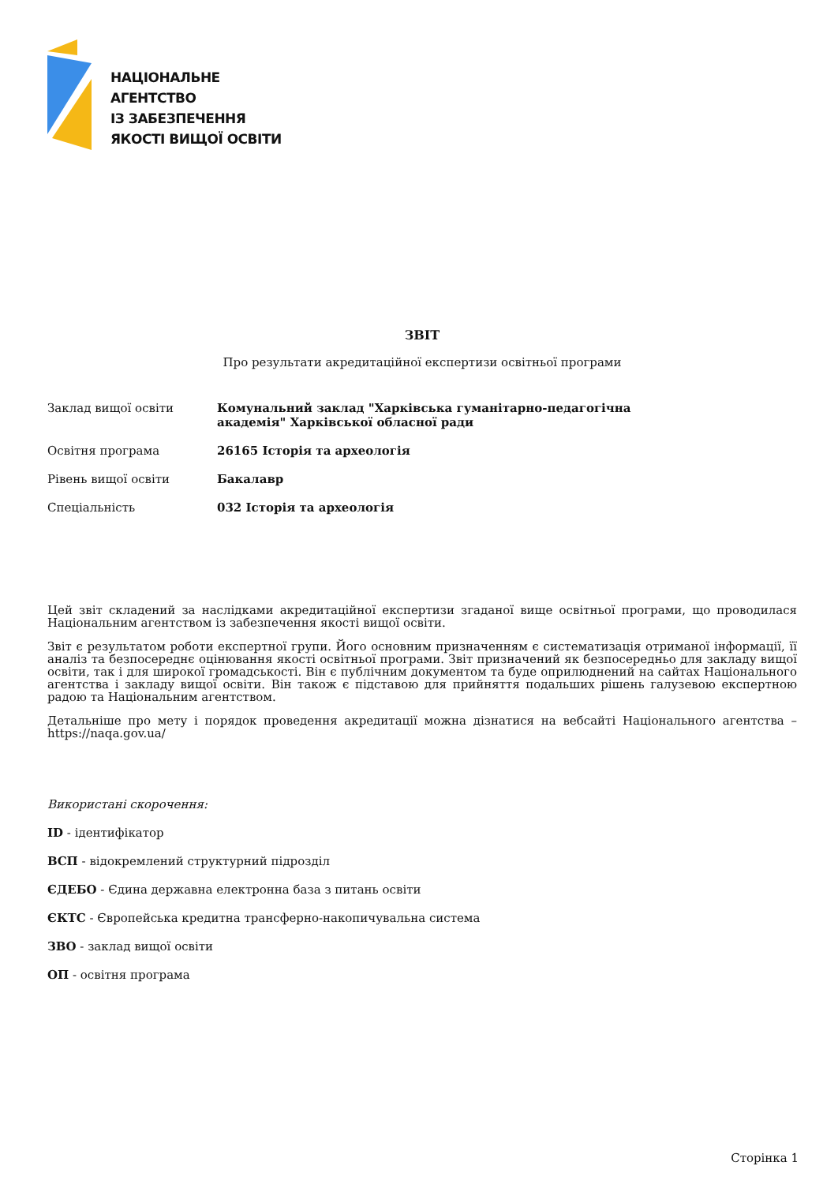НАЦІОНАЛЬНЕ
АГЕНТСТВО
ІЗ ЗАБЕЗПЕЧЕННЯ
ЯКОСТІ ВИЩОЇ ОСВІТИ
ЗВІТ
Про результати акредитаційної експертизи освітньої програми
| Заклад вищої освіти | Комунальний заклад "Харківська гуманітарно-педагогічна академія" Харківської обласної ради |
| Освітня програма | 26165 Історія та археологія |
| Рівень вищої освіти | Бакалавр |
| Спеціальність | 032 Історія та археологія |
Цей звіт складений за наслідками акредитаційної експертизи згаданої вище освітньої програми, що проводилася Національним агентством із забезпечення якості вищої освіти.
Звіт є результатом роботи експертної групи. Його основним призначенням є систематизація отриманої інформації, її аналіз та безпосереднє оцінювання якості освітньої програми. Звіт призначений як безпосередньо для закладу вищої освіти, так і для широкої громадськості. Він є публічним документом та буде оприлюднений на сайтах Національного агентства і закладу вищої освіти. Він також є підставою для прийняття подальших рішень галузевою експертною радою та Національним агентством.
Детальніше про мету і порядок проведення акредитації можна дізнатися на вебсайті Національного агентства – https://naqa.gov.ua/
Використані скорочення:
ID - ідентифікатор
ВСП - відокремлений структурний підрозділ
ЄДЕБО - Єдина державна електронна база з питань освіти
ЄКТС - Європейська кредитна трансферно-накопичувальна система
ЗВО - заклад вищої освіти
ОП - освітня програма
Сторінка 1